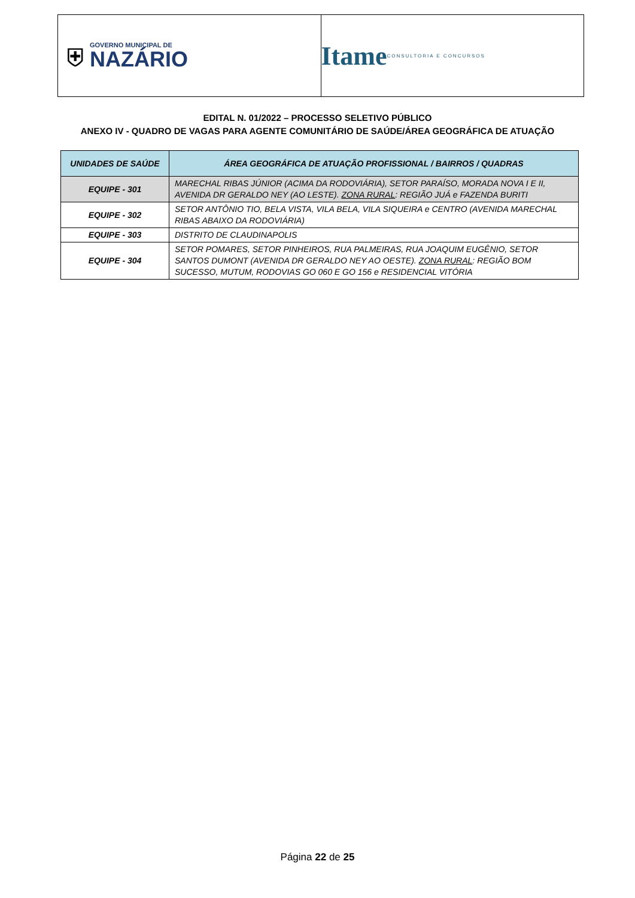⛨
GOVERNO MUNICIPAL DE
NAZÁRIO
Itame CONSULTORIA E CONCURSOS
EDITAL N. 01/2022 – PROCESSO SELETIVO PÚBLICO
ANEXO IV - QUADRO DE VAGAS PARA AGENTE COMUNITÁRIO DE SAÚDE/ÁREA GEOGRÁFICA DE ATUAÇÃO
| UNIDADES DE SAÚDE | ÁREA GEOGRÁFICA DE ATUAÇÃO PROFISSIONAL / BAIRROS / QUADRAS |
| --- | --- |
| EQUIPE - 301 | MARECHAL RIBAS JÚNIOR (ACIMA DA RODOVIÁRIA), SETOR PARAÍSO, MORADA NOVA I E II, AVENIDA DR GERALDO NEY (AO LESTE). ZONA RURAL : REGIÃO JUÁ e FAZENDA BURITI |
| EQUIPE - 302 | SETOR ANTÔNIO TIO, BELA VISTA, VILA BELA, VILA SIQUEIRA e CENTRO (AVENIDA MARECHAL RIBAS ABAIXO DA RODOVIÁRIA) |
| EQUIPE - 303 | DISTRITO DE CLAUDINAPOLIS |
| EQUIPE - 304 | SETOR POMARES, SETOR PINHEIROS, RUA PALMEIRAS, RUA JOAQUIM EUGÊNIO, SETOR SANTOS DUMONT (AVENIDA DR GERALDO NEY AO OESTE). ZONA RURAL : REGIÃO BOM SUCESSO, MUTUM, RODOVIAS GO 060 E GO 156 e RESIDENCIAL VITÓRIA |
Página 22 de 25